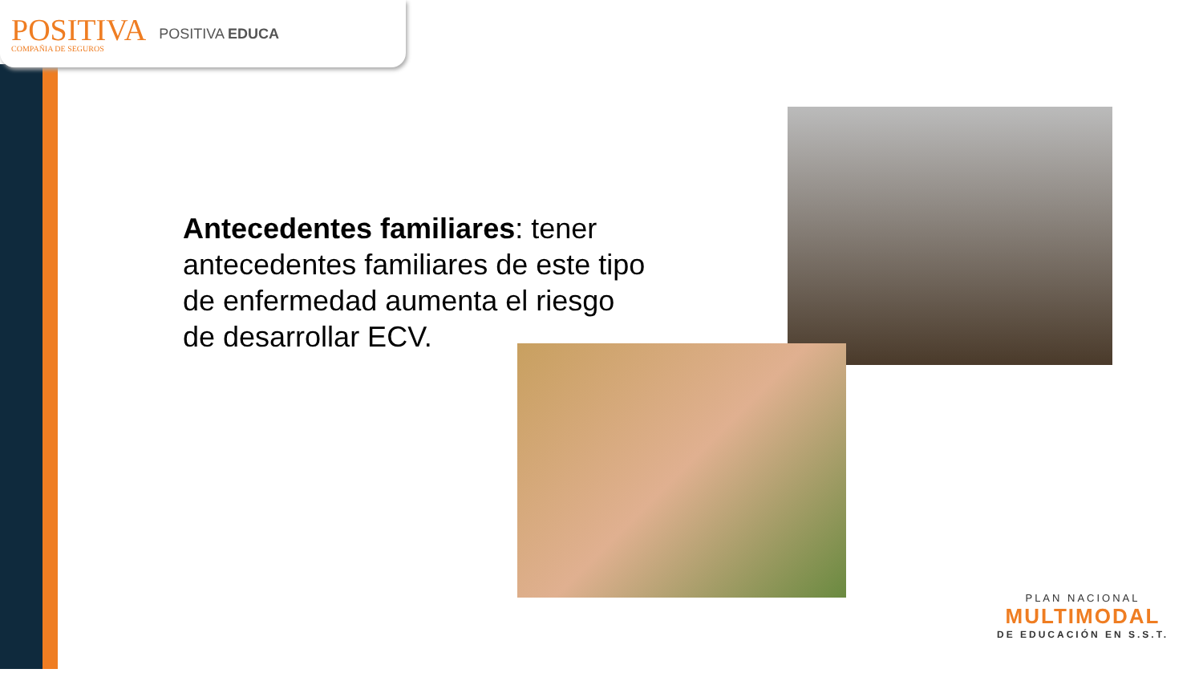POSITIVA
COMPAÑIA DE SEGUROS
POSITIVA EDUCA
Antecedentes familiares: tener antecedentes familiares de este tipo de enfermedad aumenta el riesgo de desarrollar ECV.
PLAN NACIONAL
MULTIMODAL
DE EDUCACIÓN EN S.S.T.